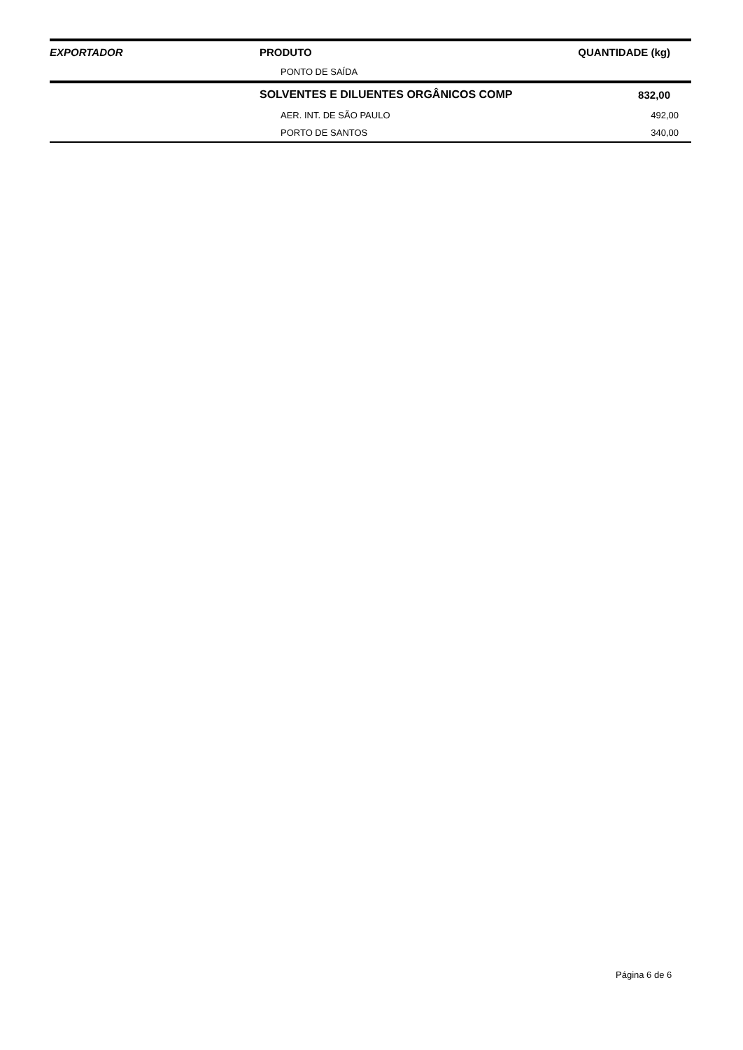| EXPORTADOR | PRODUTO | QUANTIDADE (kg) |
| --- | --- | --- |
| | PONTO DE SAÍDA | |
| | SOLVENTES E DILUENTES ORGÂNICOS COMP | 832,00 |
| | AER. INT. DE SÃO PAULO | 492,00 |
| | PORTO DE SANTOS | 340,00 |
Página 6 de 6